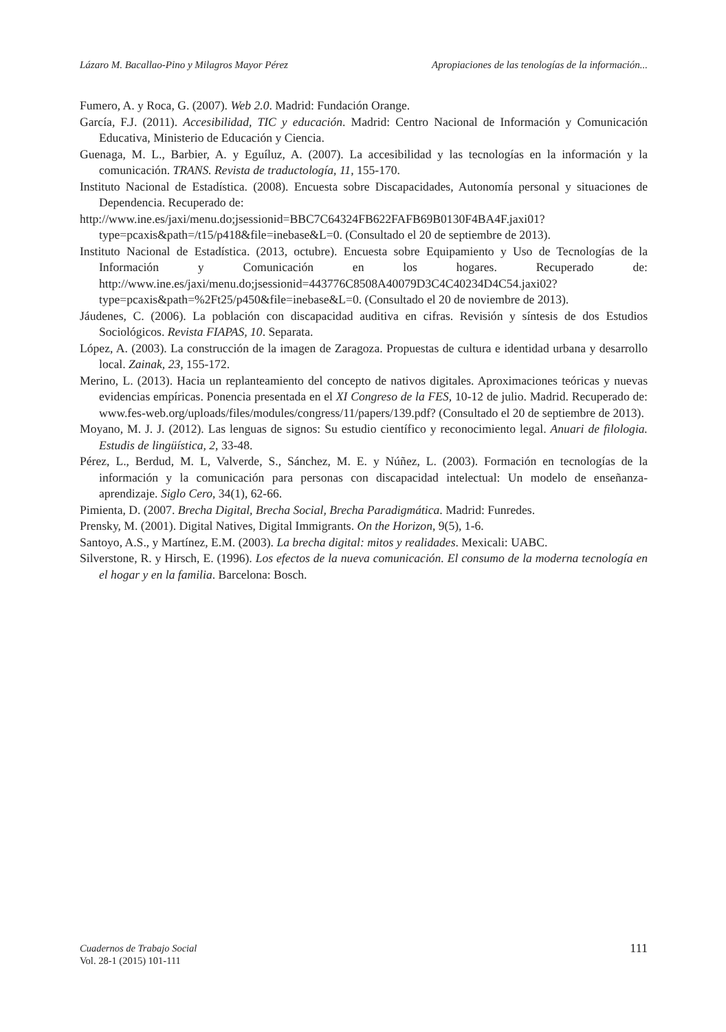Lázaro M. Bacallao-Pino y Milagros Mayor Pérez Apropiaciones de las tenologías de la información...
Fumero, A. y Roca, G. (2007). Web 2.0. Madrid: Fundación Orange.
García, F.J. (2011). Accesibilidad, TIC y educación. Madrid: Centro Nacional de Información y Comunicación Educativa, Ministerio de Educación y Ciencia.
Guenaga, M. L., Barbier, A. y Eguíluz, A. (2007). La accesibilidad y las tecnologías en la información y la comunicación. TRANS. Revista de traductología, 11, 155-170.
Instituto Nacional de Estadística. (2008). Encuesta sobre Discapacidades, Autonomía personal y situaciones de Dependencia. Recuperado de:
http://www.ine.es/jaxi/menu.do;jsessionid=BBC7C64324FB622FAFB69B0130F4BA4F.jaxi01?type=pcaxis&path=/t15/p418&file=inebase&L=0. (Consultado el 20 de septiembre de 2013).
Instituto Nacional de Estadística. (2013, octubre). Encuesta sobre Equipamiento y Uso de Tecnologías de la Información y Comunicación en los hogares. Recuperado de: http://www.ine.es/jaxi/menu.do;jsessionid=443776C8508A40079D3C4C40234D4C54.jaxi02?type=pcaxis&path=%2Ft25/p450&file=inebase&L=0. (Consultado el 20 de noviembre de 2013).
Jáudenes, C. (2006). La población con discapacidad auditiva en cifras. Revisión y síntesis de dos Estudios Sociológicos. Revista FIAPAS, 10. Separata.
López, A. (2003). La construcción de la imagen de Zaragoza. Propuestas de cultura e identidad urbana y desarrollo local. Zainak, 23, 155-172.
Merino, L. (2013). Hacia un replanteamiento del concepto de nativos digitales. Aproximaciones teóricas y nuevas evidencias empíricas. Ponencia presentada en el XI Congreso de la FES, 10-12 de julio. Madrid. Recuperado de: www.fes-web.org/uploads/files/modules/congress/11/papers/139.pdf? (Consultado el 20 de septiembre de 2013).
Moyano, M. J. J. (2012). Las lenguas de signos: Su estudio científico y reconocimiento legal. Anuari de filologia. Estudis de lingüística, 2, 33-48.
Pérez, L., Berdud, M. L, Valverde, S., Sánchez, M. E. y Núñez, L. (2003). Formación en tecnologías de la información y la comunicación para personas con discapacidad intelectual: Un modelo de enseñanza-aprendizaje. Siglo Cero, 34(1), 62-66.
Pimienta, D. (2007. Brecha Digital, Brecha Social, Brecha Paradigmática. Madrid: Funredes.
Prensky, M. (2001). Digital Natives, Digital Immigrants. On the Horizon, 9(5), 1-6.
Santoyo, A.S., y Martínez, E.M. (2003). La brecha digital: mitos y realidades. Mexicali: UABC.
Silverstone, R. y Hirsch, E. (1996). Los efectos de la nueva comunicación. El consumo de la moderna tecnología en el hogar y en la familia. Barcelona: Bosch.
Cuadernos de Trabajo Social
Vol. 28-1 (2015) 101-111
111